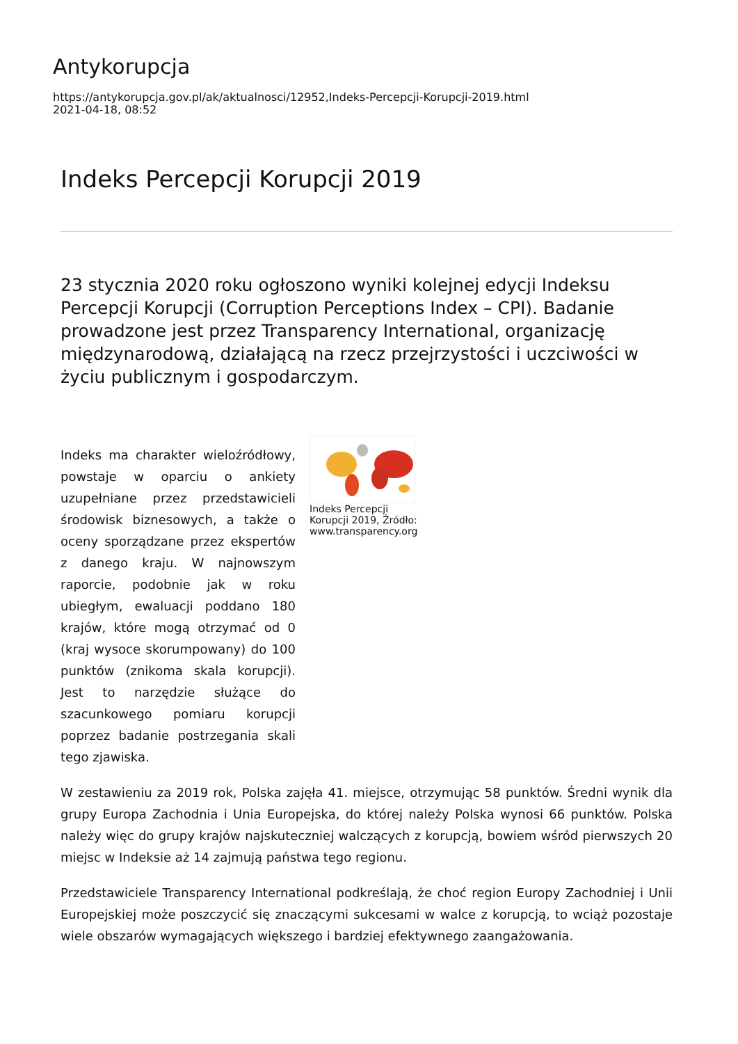Antykorupcja
https://antykorupcja.gov.pl/ak/aktualnosci/12952,Indeks-Percepcji-Korupcji-2019.html
2021-04-18, 08:52
Indeks Percepcji Korupcji 2019
23 stycznia 2020 roku ogłoszono wyniki kolejnej edycji Indeksu Percepcji Korupcji (Corruption Perceptions Index – CPI). Badanie prowadzone jest przez Transparency International, organizację międzynarodową, działającą na rzecz przejrzystości i uczciwości w życiu publicznym i gospodarczym.
Indeks ma charakter wieloźródłowy, powstaje w oparciu o ankiety uzupełniane przez przedstawicieli środowisk biznesowych, a także o oceny sporządzane przez ekspertów z danego kraju. W najnowszym raporcie, podobnie jak w roku ubiegłym, ewaluacji poddano 180 krajów, które mogą otrzymać od 0 (kraj wysoce skorumpowany) do 100 punktów (znikoma skala korupcji). Jest to narzędzie służące do szacunkowego pomiaru korupcji poprzez badanie postrzegania skali tego zjawiska.
Indeks Percepcji Korupcji 2019, Źródło: www.transparency.org
W zestawieniu za 2019 rok, Polska zajęła 41. miejsce, otrzymując 58 punktów. Średni wynik dla grupy Europa Zachodnia i Unia Europejska, do której należy Polska wynosi 66 punktów. Polska należy więc do grupy krajów najskuteczniej walczących z korupcją, bowiem wśród pierwszych 20 miejsc w Indeksie aż 14 zajmują państwa tego regionu.
Przedstawiciele Transparency International podkreślają, że choć region Europy Zachodniej i Unii Europejskiej może poszczycić się znaczącymi sukcesami w walce z korupcją, to wciąż pozostaje wiele obszarów wymagających większego i bardziej efektywnego zaangażowania.